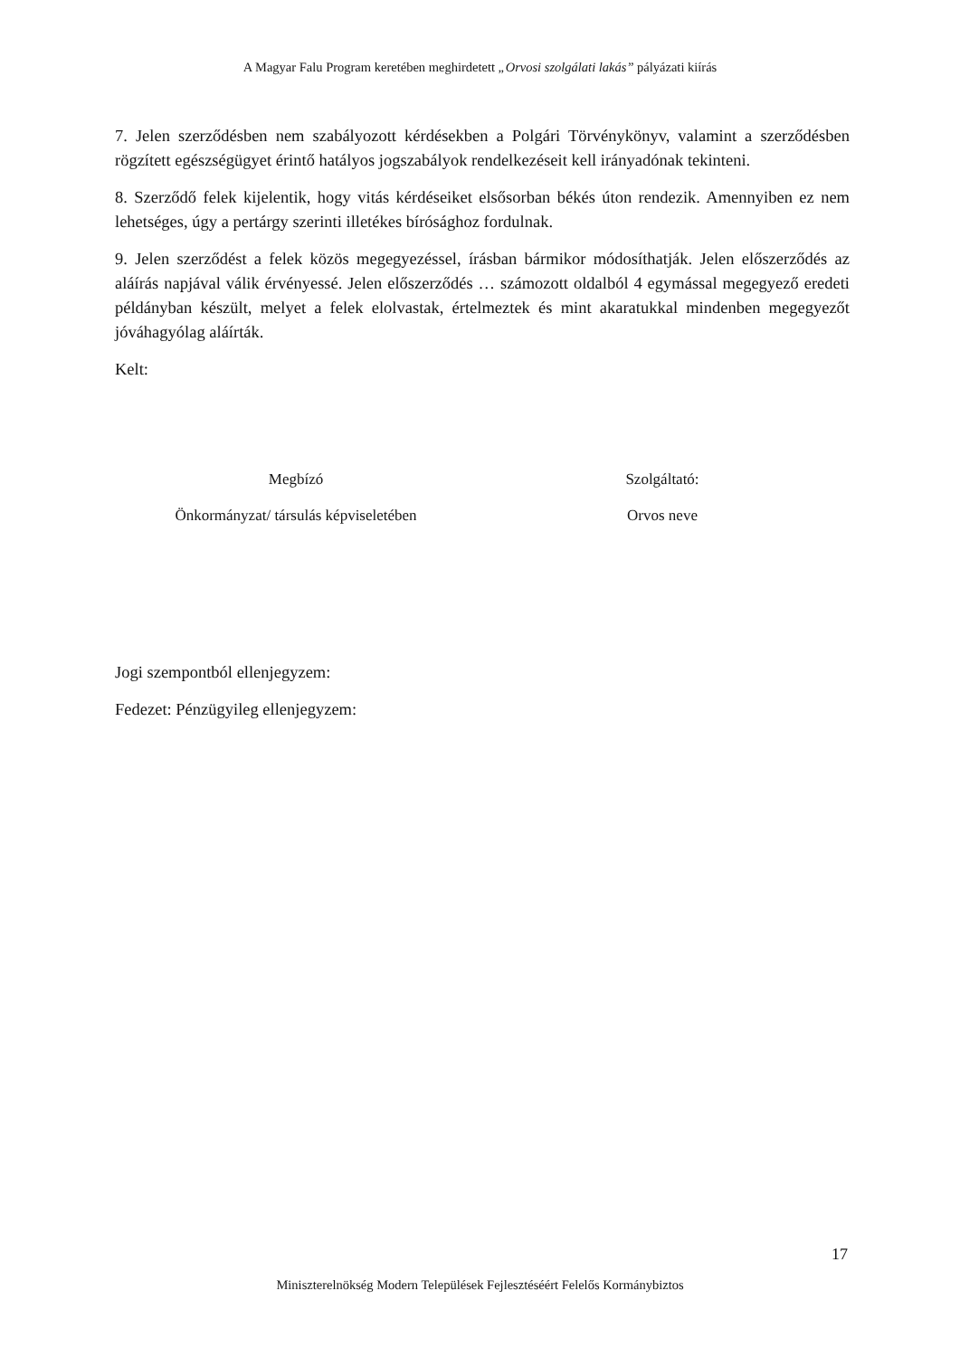A Magyar Falu Program keretében meghirdetett „Orvosi szolgálati lakás” pályázati kiírás
7. Jelen szerződésben nem szabályozott kérdésekben a Polgári Törvénykönyv, valamint a szerződésben rögzített egészségügyet érintő hatályos jogszabályok rendelkezéseit kell irányadónak tekinteni.
8. Szerződő felek kijelentik, hogy vitás kérdéseiket elsősorban békés úton rendezik. Amennyiben ez nem lehetséges, úgy a pertárgy szerinti illetékes bírósághoz fordulnak.
9. Jelen szerződést a felek közös megegyezéssel, írásban bármikor módosíthatják. Jelen előszerződés az aláírás napjával válik érvényessé. Jelen előszerződés … számozott oldalból 4 egymással megegyező eredeti példányban készült, melyet a felek elolvastak, értelmeztek és mint akaratukkal mindenben megegyezőt jóváhagyólag aláírták.
Kelt:
Megbízó
Önkormányzat/ társulás képviseletében
Szolgáltató:
Orvos neve
Jogi szempontból ellenjegyzem:
Fedezet: Pénzügyileg ellenjegyzem:
17
Miniszterelnökség Modern Települések Fejlesztéséért Felelős Kormánybiztos